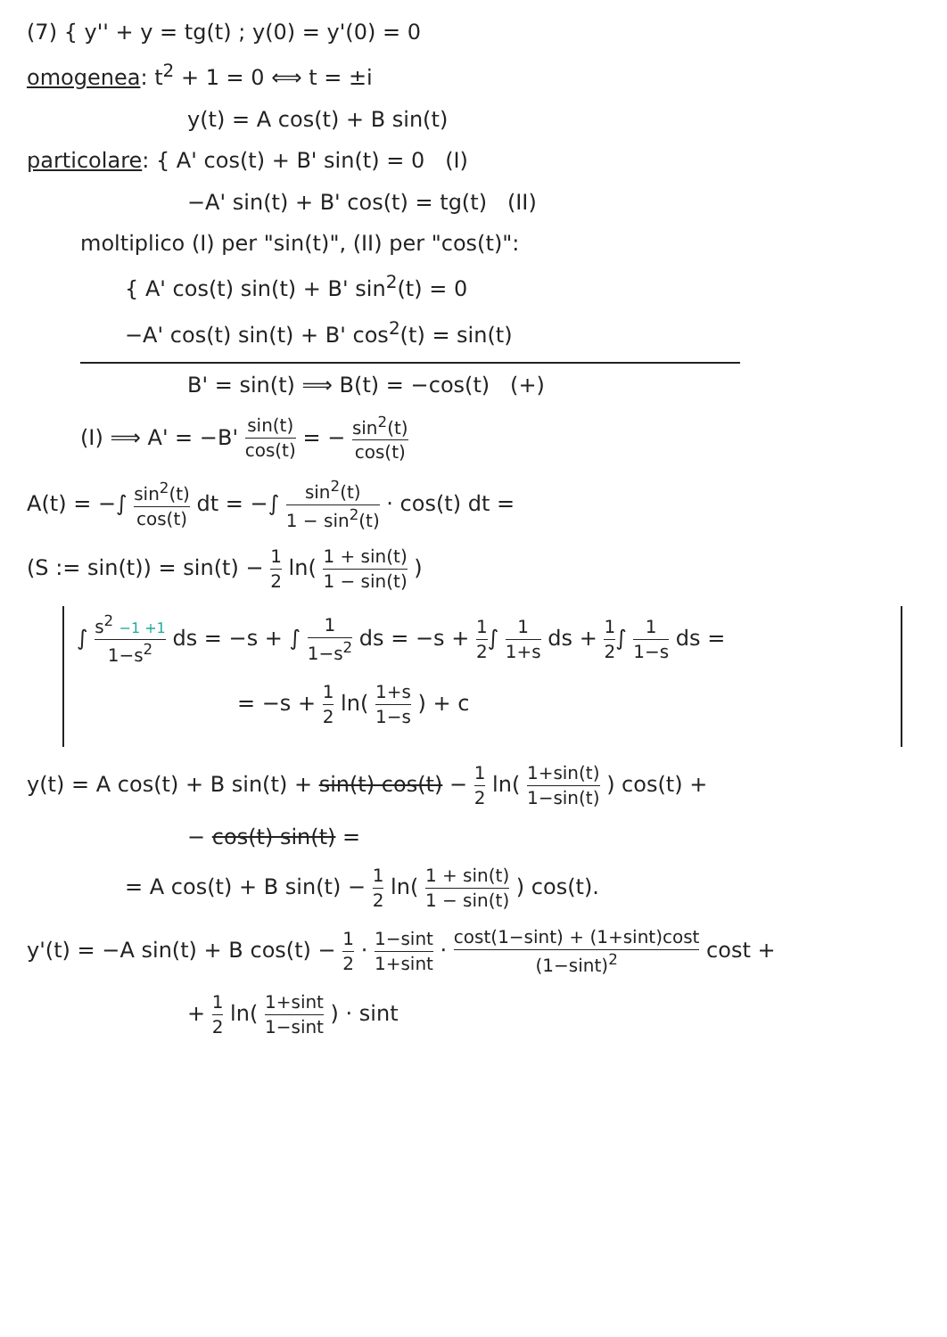(7) { y'' + y = tg(t) ; y(0) = y'(0) = 0
omogenea: t<sup>2</sup> + 1 = 0 ⟺ t = ±i
y(t) = A cos(t) + B sin(t)
particolare: { A' cos(t) + B' sin(t) = 0 (I)
−A' sin(t) + B' cos(t) = tg(t) (II)
moltiplico (I) per "sin(t)", (II) per "cos(t)":
{ A' cos(t) sin(t) + B' sin<sup>2</sup>(t) = 0
−A' cos(t) sin(t) + B' cos<sup>2</sup>(t) = sin(t)
B' = sin(t) ⟹ B(t) = −cos(t) (+)
(I) ⟹ A' = −B' sin(t) cos(t) = − sin<sup>2</sup>(t) cos(t)
A(t) = −∫ sin<sup>2</sup>(t) cos(t) dt = −∫ sin<sup>2</sup>(t) 1 − sin<sup>2</sup>(t) · cos(t) dt =
(S := sin(t)) = sin(t) − 1 2 ln( 1 + sin(t) 1 − sin(t) )
∫ s<sup>2</sup> −1 +1 1−s<sup>2</sup> ds = −s + ∫ 1 1−s<sup>2</sup> ds = −s + 1 2∫ 1 1+s ds + 1 2∫ 1 1−s ds =
= −s + 1 2 ln( 1+s 1−s ) + c
y(t) = A cos(t) + B sin(t) + sin(t) cos(t) − 1 2 ln( 1+sin(t) 1−sin(t) ) cos(t) +
− cos(t) sin(t) =
= A cos(t) + B sin(t) − 1 2 ln( 1 + sin(t) 1 − sin(t) ) cos(t).
y'(t) = −A sin(t) + B cos(t) − 1 2 · 1−sint 1+sint · cost(1−sint) + (1+sint)cost (1−sint)<sup>2</sup> cost +
+ 1 2 ln( 1+sint 1−sint ) · sint